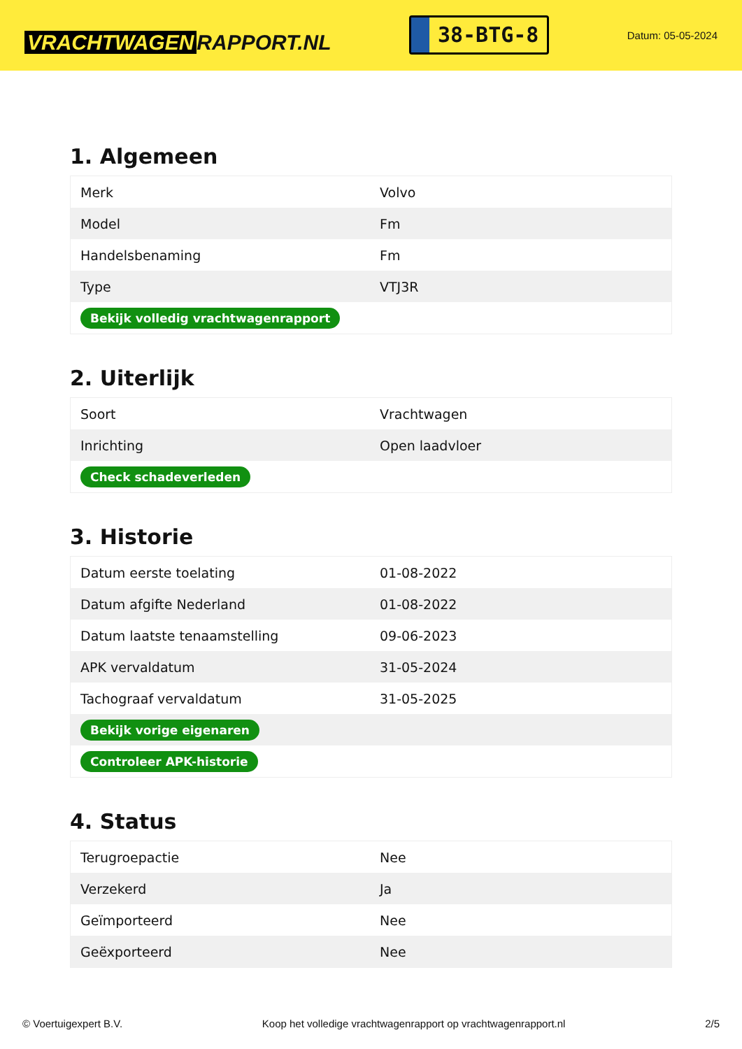VRACHTWAGEN RAPPORT.NL
38-BTG-8
Datum: 05-05-2024
1. Algemeen
| Merk | Volvo |
| Model | Fm |
| Handelsbenaming | Fm |
| Type | VTJ3R |
| Bekijk volledig vrachtwagenrapport | |
2. Uiterlijk
| Soort | Vrachtwagen |
| Inrichting | Open laadvloer |
| Check schadeverleden | |
3. Historie
| Datum eerste toelating | 01-08-2022 |
| Datum afgifte Nederland | 01-08-2022 |
| Datum laatste tenaamstelling | 09-06-2023 |
| APK vervaldatum | 31-05-2024 |
| Tachograaf vervaldatum | 31-05-2025 |
| Bekijk vorige eigenaren | |
| Controleer APK-historie | |
4. Status
| Terugroepactie | Nee |
| Verzekerd | Ja |
| Geïmporteerd | Nee |
| Geëxporteerd | Nee |
© Voertuigexpert B.V. Koop het volledige vrachtwagenrapport op vrachtwagenrapport.nl 2/5